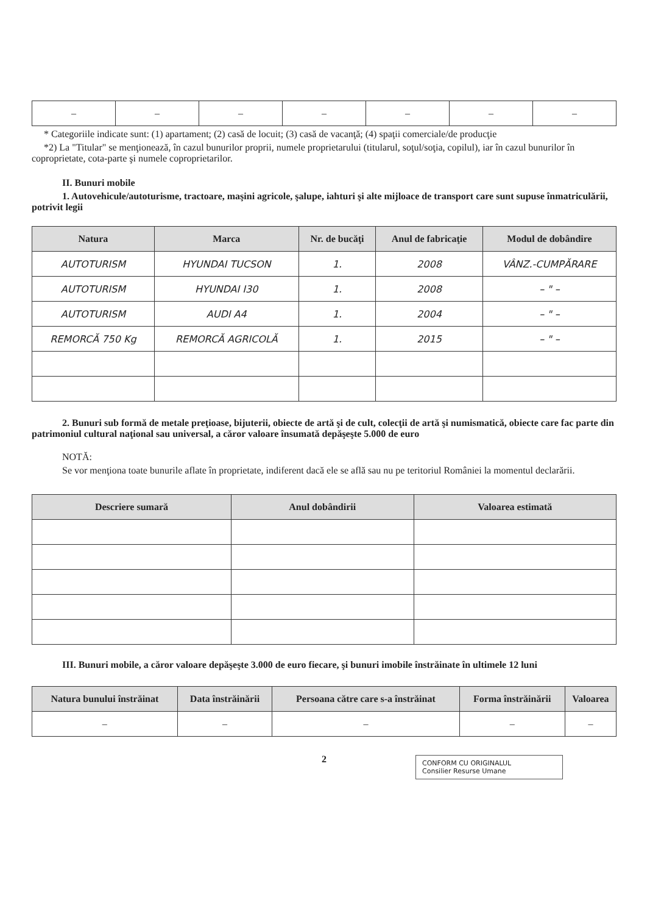| – | – | – | – | – | – | – |
* Categoriile indicate sunt: (1) apartament; (2) casă de locuit; (3) casă de vacanţă; (4) spaţii comerciale/de producţie
*2) La "Titular" se menţionează, în cazul bunurilor proprii, numele proprietarului (titularul, soţul/soţia, copilul), iar în cazul bunurilor în coproprietate, cota-parte şi numele coproprietarilor.
II. Bunuri mobile
1. Autovehicule/autoturisme, tractoare, maşini agricole, şalupe, iahturi şi alte mijloace de transport care sunt supuse înmatriculării, potrivit legii
| Natura | Marca | Nr. de bucăţi | Anul de fabricaţie | Modul de dobândire |
| --- | --- | --- | --- | --- |
| AUTOTURISM | HYUNDAI TUCSON | 1. | 2008 | VÂNZ.-CUMPĂRARE |
| AUTOTURISM | HYUNDAI I30 | 1. | 2008 | – " – |
| AUTOTURISM | AUDI A4 | 1. | 2004 | – " – |
| REMORCĂ 750 Kg | REMORCĂ AGRICOLĂ | 1. | 2015 | – " – |
2. Bunuri sub formă de metale preţioase, bijuterii, obiecte de artă şi de cult, colecţii de artă şi numismatică, obiecte care fac parte din patrimoniul cultural naţional sau universal, a căror valoare însumată depăşeşte 5.000 de euro
NOTĂ:
Se vor menţiona toate bunurile aflate în proprietate, indiferent dacă ele se află sau nu pe teritoriul României la momentul declarării.
| Descriere sumară | Anul dobândirii | Valoarea estimată |
| --- | --- | --- |
III. Bunuri mobile, a căror valoare depăşeşte 3.000 de euro fiecare, şi bunuri imobile înstrăinate în ultimele 12 luni
| Natura bunului înstrăinat | Data înstrăinării | Persoana către care s-a înstrăinat | Forma înstrăinării | Valoarea |
| --- | --- | --- | --- | --- |
| – | – | – | – | – |
2
CONFORM CU ORIGINALUL
Consilier Resurse Umane